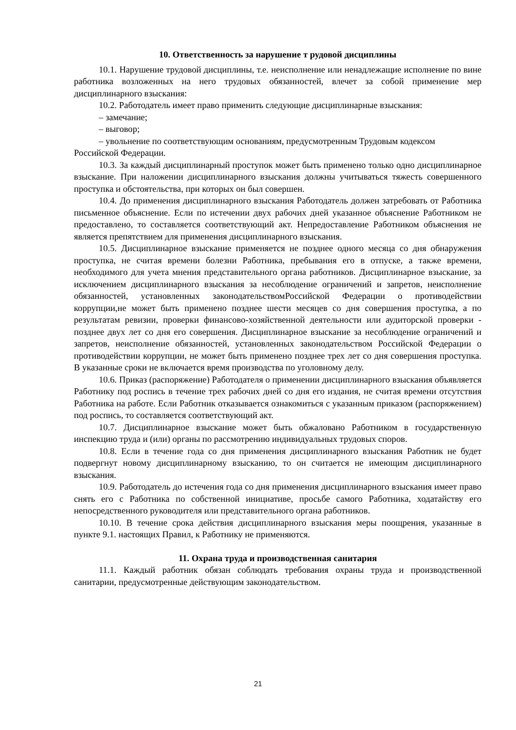10. Ответственность за нарушение т рудовой дисциплины
10.1. Нарушение трудовой дисциплины, т.е. неисполнение или ненадлежащие исполнение по вине работника возложенных на него трудовых обязанностей, влечет за собой применение мер дисциплинарного взыскания:
10.2. Работодатель имеет право применить следующие дисциплинарные взыскания:
– замечание;
– выговор;
– увольнение по соответствующим основаниям, предусмотренным Трудовым кодексом Российской Федерации.
10.3. За каждый дисциплинарный проступок может быть применено только одно дисциплинарное взыскание. При наложении дисциплинарного взыскания должны учитываться тяжесть совершенного проступка и обстоятельства, при которых он был совершен.
10.4. До применения дисциплинарного взыскания Работодатель должен затребовать от Работника письменное объяснение. Если по истечении двух рабочих дней указанное объяснение Работником не предоставлено, то составляется соответствующий акт. Непредоставление Работником объяснения не является препятствием для применения дисциплинарного взыскания.
10.5. Дисциплинарное взыскание применяется не позднее одного месяца со дня обнаружения проступка, не считая времени болезни Работника, пребывания его в отпуске, а также времени, необходимого для учета мнения представительного органа работников. Дисциплинарное взыскание, за исключением дисциплинарного взыскания за несоблюдение ограничений и запретов, неисполнение обязанностей, установленных законодательствомРоссийской Федерации о противодействии коррупции,не может быть применено позднее шести месяцев со дня совершения проступка, а по результатам ревизии, проверки финансово-хозяйственной деятельности или аудиторской проверки - позднее двух лет со дня его совершения. Дисциплинарное взыскание за несоблюдение ограничений и запретов, неисполнение обязанностей, установленных законодательством Российской Федерации о противодействии коррупции, не может быть применено позднее трех лет со дня совершения проступка. В указанные сроки не включается время производства по уголовному делу.
10.6. Приказ (распоряжение) Работодателя о применении дисциплинарного взыскания объявляется Работнику под роспись в течение трех рабочих дней со дня его издания, не считая времени отсутствия Работника на работе. Если Работник отказывается ознакомиться с указанным приказом (распоряжением) под роспись, то составляется соответствующий акт.
10.7. Дисциплинарное взыскание может быть обжаловано Работником в государственную инспекцию труда и (или) органы по рассмотрению индивидуальных трудовых споров.
10.8. Если в течение года со дня применения дисциплинарного взыскания Работник не будет подвергнут новому дисциплинарному взысканию, то он считается не имеющим дисциплинарного взыскания.
10.9. Работодатель до истечения года со дня применения дисциплинарного взыскания имеет право снять его с Работника по собственной инициативе, просьбе самого Работника, ходатайству его непосредственного руководителя или представительного органа работников.
10.10. В течение срока действия дисциплинарного взыскания меры поощрения, указанные в пункте 9.1. настоящих Правил, к Работнику не применяются.
11. Охрана труда и производственная санитария
11.1. Каждый работник обязан соблюдать требования охраны труда и производственной санитарии, предусмотренные действующим законодательством.
21